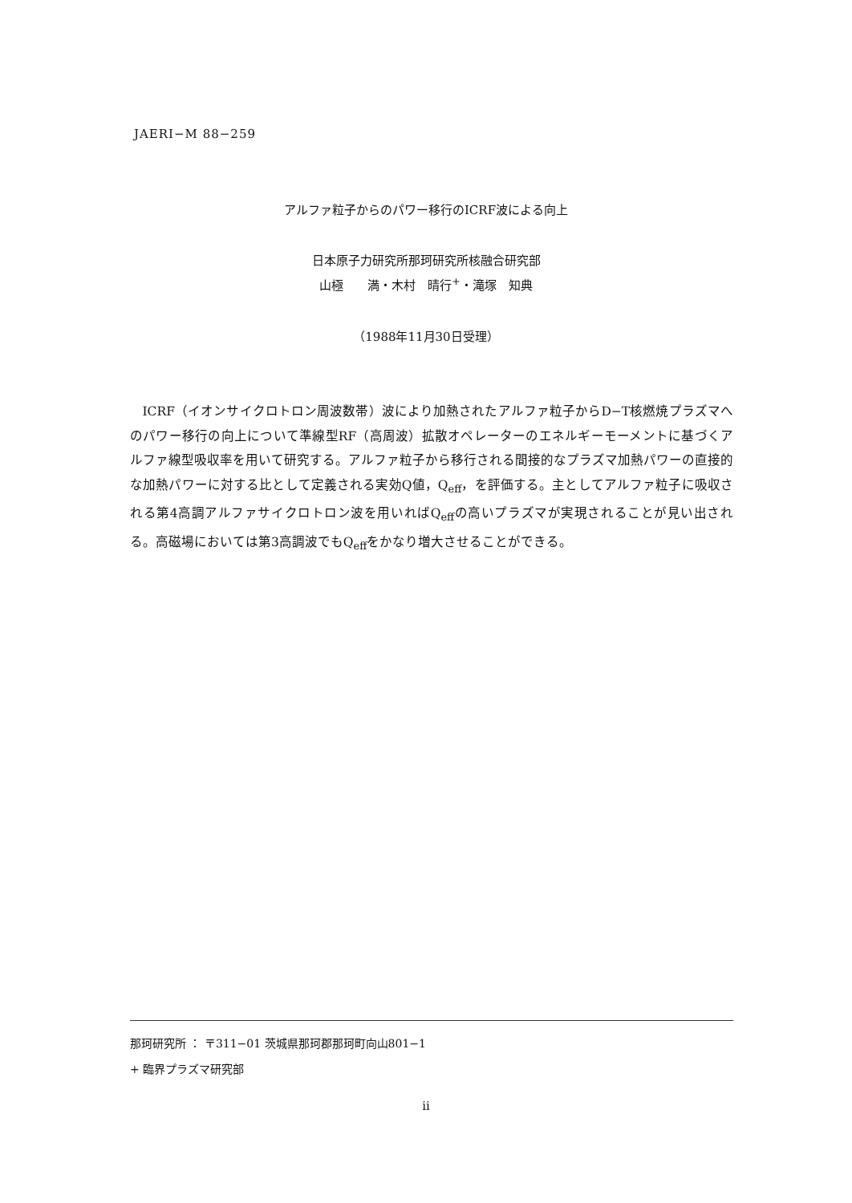JAERI−M 88−259
アルファ粒子からのパワー移行のICRF波による向上
日本原子力研究所那珂研究所核融合研究部
山極　　満・木村　晴行<sup>+</sup>・滝塚　知典
（1988年11月30日受理）
ICRF（イオンサイクロトロン周波数帯）波により加熱されたアルファ粒子からD−T核燃焼プラズマへのパワー移行の向上について準線型RF（高周波）拡散オペレーターのエネルギーモーメントに基づくアルファ線型吸収率を用いて研究する。アルファ粒子から移行される間接的なプラズマ加熱パワーの直接的な加熱パワーに対する比として定義される実効Q値，Q<sub>eff</sub>，を評価する。主としてアルファ粒子に吸収される第4高調アルファサイクロトロン波を用いればQ<sub>eff</sub>の高いプラズマが実現されることが見い出される。高磁場においては第3高調波でもQ<sub>eff</sub>をかなり増大させることができる。
那珂研究所 ： 〒311−01 茨城県那珂郡那珂町向山801−1
+ 臨界プラズマ研究部
ii